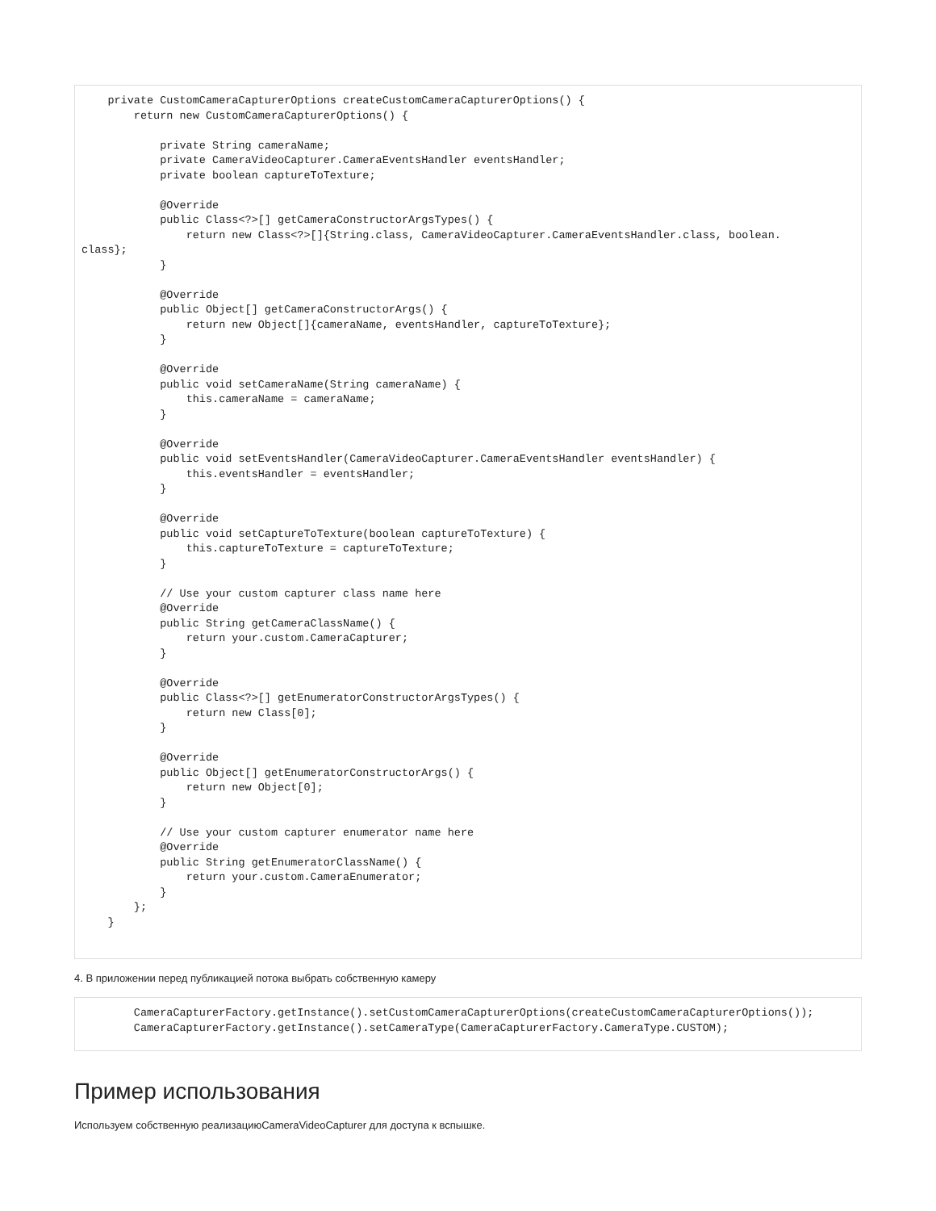private CustomCameraCapturerOptions createCustomCameraCapturerOptions() {
        return new CustomCameraCapturerOptions() {

            private String cameraName;
            private CameraVideoCapturer.CameraEventsHandler eventsHandler;
            private boolean captureToTexture;

            @Override
            public Class<?>[] getCameraConstructorArgsTypes() {
                return new Class<?>[]{String.class, CameraVideoCapturer.CameraEventsHandler.class, boolean.
class};
            }

            @Override
            public Object[] getCameraConstructorArgs() {
                return new Object[]{cameraName, eventsHandler, captureToTexture};
            }

            @Override
            public void setCameraName(String cameraName) {
                this.cameraName = cameraName;
            }

            @Override
            public void setEventsHandler(CameraVideoCapturer.CameraEventsHandler eventsHandler) {
                this.eventsHandler = eventsHandler;
            }

            @Override
            public void setCaptureToTexture(boolean captureToTexture) {
                this.captureToTexture = captureToTexture;
            }

            // Use your custom capturer class name here
            @Override
            public String getCameraClassName() {
                return your.custom.CameraCapturer;
            }

            @Override
            public Class<?>[] getEnumeratorConstructorArgsTypes() {
                return new Class[0];
            }

            @Override
            public Object[] getEnumeratorConstructorArgs() {
                return new Object[0];
            }

            // Use your custom capturer enumerator name here
            @Override
            public String getEnumeratorClassName() {
                return your.custom.CameraEnumerator;
            }
        };
    }
4. В приложении перед публикацией потока выбрать собственную камеру
        CameraCapturerFactory.getInstance().setCustomCameraCapturerOptions(createCustomCameraCapturerOptions());
        CameraCapturerFactory.getInstance().setCameraType(CameraCapturerFactory.CameraType.CUSTOM);
Пример использования
Используем собственную реализациюCameraVideoCapturer для доступа к вспышке.